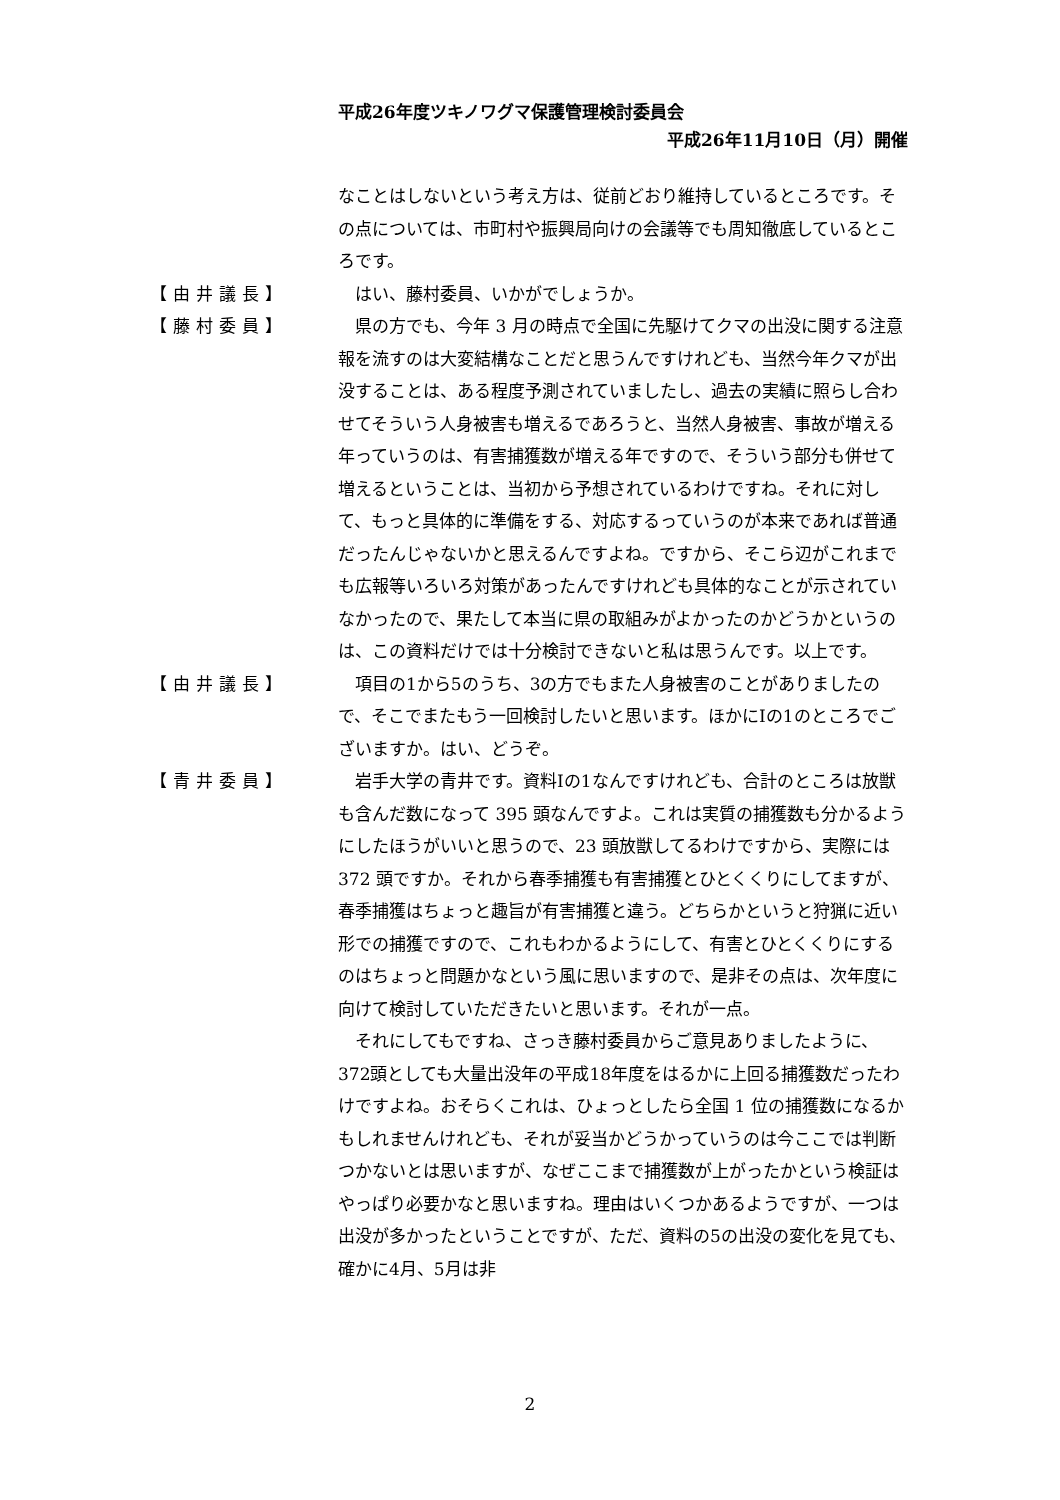平成26年度ツキノワグマ保護管理検討委員会
平成26年11月10日（月）開催
なことはしないという考え方は、従前どおり維持しているところです。その点については、市町村や振興局向けの会議等でも周知徹底しているところです。
【由井議長】 はい、藤村委員、いかがでしょうか。
【藤村委員】 県の方でも、今年 3 月の時点で全国に先駆けてクマの出没に関する注意報を流すのは大変結構なことだと思うんですけれども、当然今年クマが出没することは、ある程度予測されていましたし、過去の実績に照らし合わせてそういう人身被害も増えるであろうと、当然人身被害、事故が増える年っていうのは、有害捕獲数が増える年ですので、そういう部分も併せて増えるということは、当初から予想されているわけですね。それに対して、もっと具体的に準備をする、対応するっていうのが本来であれば普通だったんじゃないかと思えるんですよね。ですから、そこら辺がこれまでも広報等いろいろ対策があったんですけれども具体的なことが示されていなかったので、果たして本当に県の取組みがよかったのかどうかというのは、この資料だけでは十分検討できないと私は思うんです。以上です。
【由井議長】 項目の1から5のうち、3の方でもまた人身被害のことがありましたので、そこでまたもう一回検討したいと思います。ほかにⅠの1のところでございますか。はい、どうぞ。
【青井委員】 岩手大学の青井です。資料Ⅰの1なんですけれども、合計のところは放獣も含んだ数になって 395 頭なんですよ。これは実質の捕獲数も分かるようにしたほうがいいと思うので、23 頭放獣してるわけですから、実際には 372 頭ですか。それから春季捕獲も有害捕獲とひとくくりにしてますが、春季捕獲はちょっと趣旨が有害捕獲と違う。どちらかというと狩猟に近い形での捕獲ですので、これもわかるようにして、有害とひとくくりにするのはちょっと問題かなという風に思いますので、是非その点は、次年度に向けて検討していただきたいと思います。それが一点。
それにしてもですね、さっき藤村委員からご意見ありましたように、372頭としても大量出没年の平成18年度をはるかに上回る捕獲数だったわけですよね。おそらくこれは、ひょっとしたら全国 1 位の捕獲数になるかもしれませんけれども、それが妥当かどうかっていうのは今ここでは判断つかないとは思いますが、なぜここまで捕獲数が上がったかという検証はやっぱり必要かなと思いますね。理由はいくつかあるようですが、一つは出没が多かったということですが、ただ、資料の5の出没の変化を見ても、確かに4月、5月は非
2